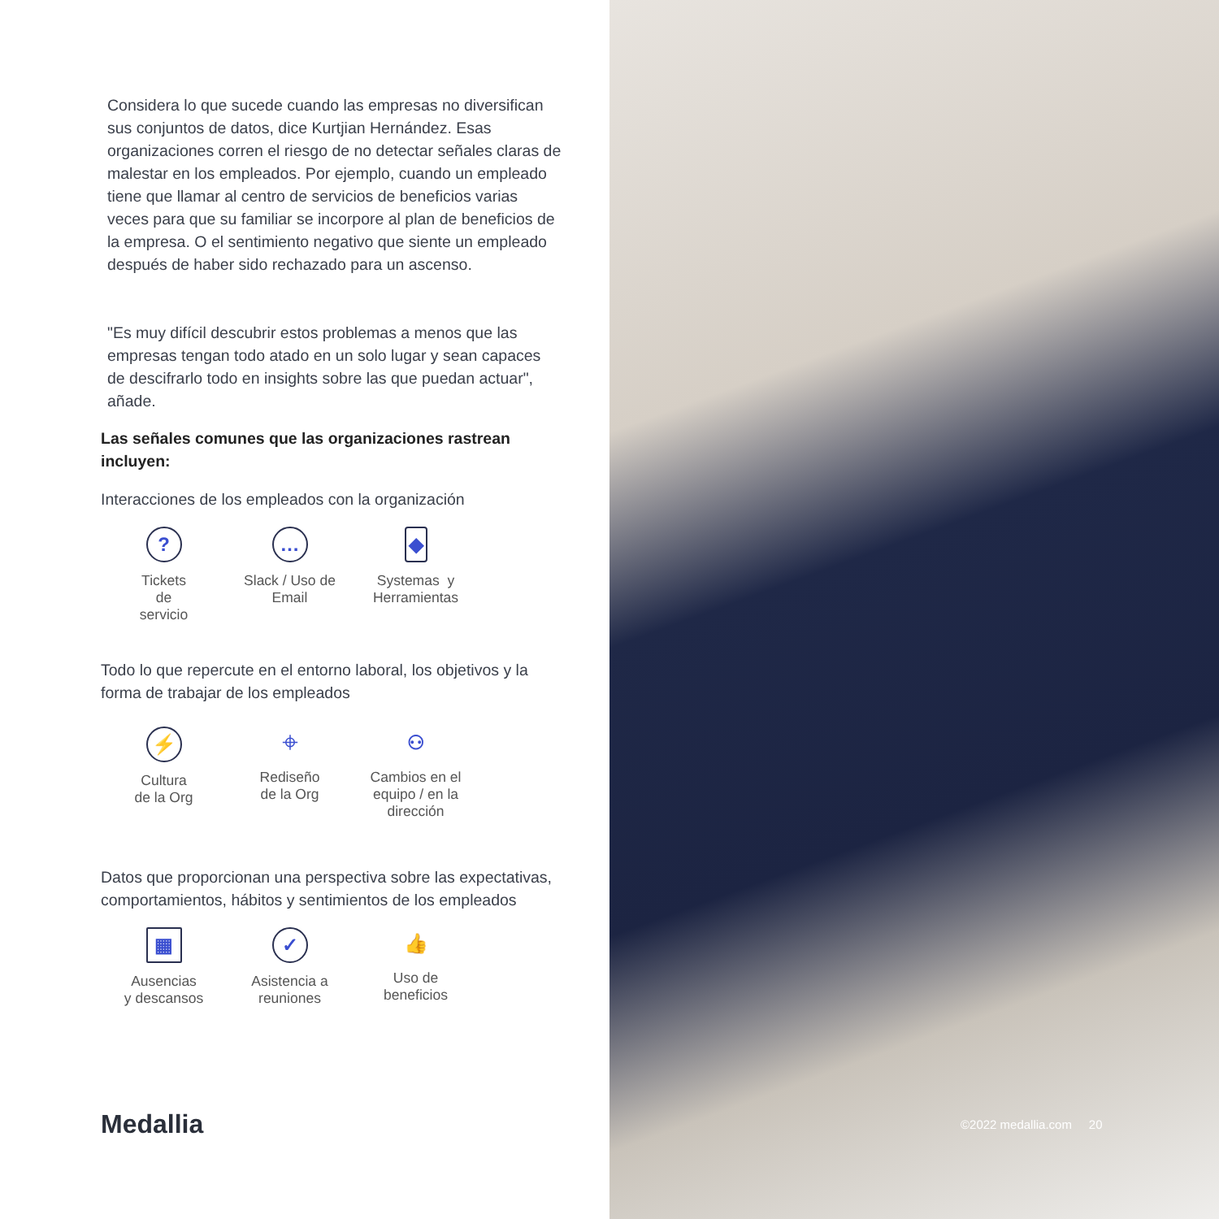Considera lo que sucede cuando las empresas no diversifican sus conjuntos de datos, dice Kurtjian Hernández. Esas organizaciones corren el riesgo de no detectar señales claras de malestar en los empleados. Por ejemplo, cuando un empleado tiene que llamar al centro de servicios de beneficios varias veces para que su familiar se incorpore al plan de beneficios de la empresa. O el sentimiento negativo que siente un empleado después de haber sido rechazado para un ascenso.
"Es muy difícil descubrir estos problemas a menos que las empresas tengan todo atado en un solo lugar y sean capaces de descifrarlo todo en insights sobre las que puedan actuar", añade.
Las señales comunes que las organizaciones rastrean incluyen:
Interacciones de los empleados con la organización
?
Tickets
de
servicio
…
Slack / Uso de
Email
◆
Systemas y
Herramientas
Todo lo que repercute en el entorno laboral, los objetivos y la forma de trabajar de los empleados
⚡
Cultura
de la Org
⌖
Rediseño
de la Org
⚇
Cambios en el
equipo / en la
dirección
Datos que proporcionan una perspectiva sobre las expectativas, comportamientos, hábitos y sentimientos de los empleados
▦
Ausencias
y descansos
✓
Asistencia a
reuniones
👍
Uso de
beneficios
Medallia
©2022 medallia.com 20